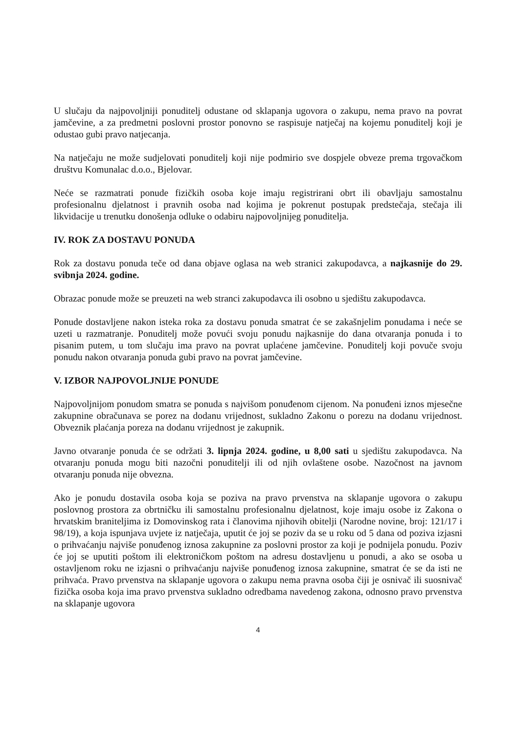U slučaju da najpovoljniji ponuditelj odustane od sklapanja ugovora o zakupu, nema pravo na povrat jamčevine, a za predmetni poslovni prostor ponovno se raspisuje natječaj na kojemu ponuditelj koji je odustao gubi pravo natjecanja.
Na natječaju ne može sudjelovati ponuditelj koji nije podmirio sve dospjele obveze prema trgovačkom društvu Komunalac d.o.o., Bjelovar.
Neće se razmatrati ponude fizičkih osoba koje imaju registrirani obrt ili obavljaju samostalnu profesionalnu djelatnost i pravnih osoba nad kojima je pokrenut postupak predstečaja, stečaja ili likvidacije u trenutku donošenja odluke o odabiru najpovoljnijeg ponuditelja.
IV. ROK ZA DOSTAVU PONUDA
Rok za dostavu ponuda teče od dana objave oglasa na web stranici zakupodavca, a najkasnije do 29. svibnja 2024. godine.
Obrazac ponude može se preuzeti na web stranci zakupodavca ili osobno u sjedištu zakupodavca.
Ponude dostavljene nakon isteka roka za dostavu ponuda smatrat će se zakašnjelim ponudama i neće se uzeti u razmatranje. Ponuditelj može povući svoju ponudu najkasnije do dana otvaranja ponuda i to pisanim putem, u tom slučaju ima pravo na povrat uplaćene jamčevine. Ponuditelj koji povuče svoju ponudu nakon otvaranja ponuda gubi pravo na povrat jamčevine.
V. IZBOR NAJPOVOLJNIJE PONUDE
Najpovoljnijom ponudom smatra se ponuda s najvišom ponuđenom cijenom. Na ponuđeni iznos mjesečne zakupnine obračunava se porez na dodanu vrijednost, sukladno Zakonu o porezu na dodanu vrijednost. Obveznik plaćanja poreza na dodanu vrijednost je zakupnik.
Javno otvaranje ponuda će se održati 3. lipnja 2024. godine, u 8,00 sati u sjedištu zakupodavca. Na otvaranju ponuda mogu biti nazočni ponuditelji ili od njih ovlaštene osobe. Nazočnost na javnom otvaranju ponuda nije obvezna.
Ako je ponudu dostavila osoba koja se poziva na pravo prvenstva na sklapanje ugovora o zakupu poslovnog prostora za obrtničku ili samostalnu profesionalnu djelatnost, koje imaju osobe iz Zakona o hrvatskim braniteljima iz Domovinskog rata i članovima njihovih obitelji (Narodne novine, broj: 121/17 i 98/19), a koja ispunjava uvjete iz natječaja, uputit će joj se poziv da se u roku od 5 dana od poziva izjasni o prihvaćanju najviše ponuđenog iznosa zakupnine za poslovni prostor za koji je podnijela ponudu. Poziv će joj se uputiti poštom ili elektroničkom poštom na adresu dostavljenu u ponudi, a ako se osoba u ostavljenom roku ne izjasni o prihvaćanju najviše ponuđenog iznosa zakupnine, smatrat će se da isti ne prihvaća. Pravo prvenstva na sklapanje ugovora o zakupu nema pravna osoba čiji je osnivač ili suosnivač fizička osoba koja ima pravo prvenstva sukladno odredbama navedenog zakona, odnosno pravo prvenstva na sklapanje ugovora
4